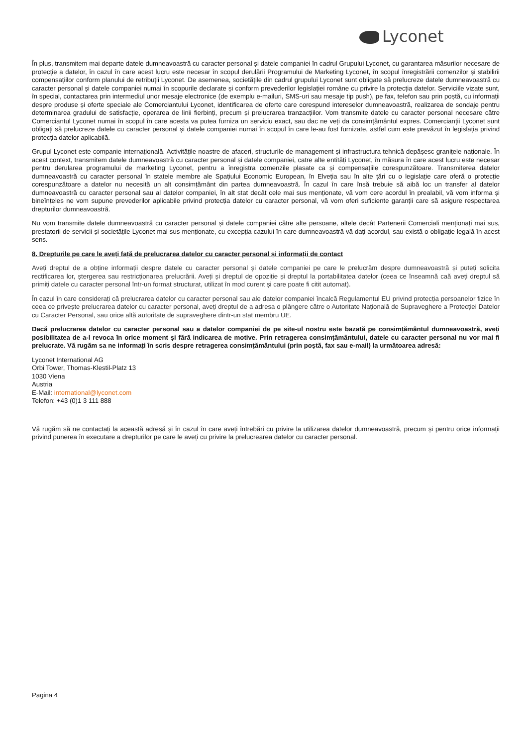Lyconet
În plus, transmitem mai departe datele dumneavoastră cu caracter personal și datele companiei în cadrul Grupului Lyconet, cu garantarea măsurilor necesare de protecție a datelor, în cazul în care acest lucru este necesar în scopul derulării Programului de Marketing Lyconet, în scopul înregistrării comenzilor și stabilirii compensațiilor conform planului de retribuții Lyconet. De asemenea, societățile din cadrul grupului Lyconet sunt obligate să prelucreze datele dumneavoastră cu caracter personal și datele companiei numai în scopurile declarate și conform prevederilor legislației române cu privire la protecția datelor. Serviciile vizate sunt, în special, contactarea prin intermediul unor mesaje electronice (de exemplu e-mailuri, SMS-uri sau mesaje tip push), pe fax, telefon sau prin poștă, cu informații despre produse și oferte speciale ale Comerciantului Lyconet, identificarea de oferte care corespund intereselor dumneavoastră, realizarea de sondaje pentru determinarea gradului de satisfacție, operarea de linii fierbinți, precum și prelucrarea tranzacțiilor. Vom transmite datele cu caracter personal necesare către Comerciantul Lyconet numai în scopul în care acesta va putea furniza un serviciu exact, sau dac ne veți da consimțământul expres. Comercianții Lyconet sunt obligați să prelucreze datele cu caracter personal și datele companiei numai în scopul în care le-au fost furnizate, astfel cum este prevăzut în legislația privind protecția datelor aplicabilă.
Grupul Lyconet este companie internațională. Activitățile noastre de afaceri, structurile de management și infrastructura tehnică depășesc granițele naționale. În acest context, transmitem datele dumneavoastră cu caracter personal și datele companiei, catre alte entități Lyconet, în măsura în care acest lucru este necesar pentru derularea programului de marketing Lyconet, pentru a înregistra comenzile plasate ca și compensațiile corespunzătoare. Transmiterea datelor dumneavoastră cu caracter personal în statele membre ale Spațiului Economic European, în Elveția sau în alte țări cu o legislație care oferă o protecție corespunzătoare a datelor nu necesită un alt consimțământ din partea dumneavoastră. În cazul în care însă trebuie să aibă loc un transfer al datelor dumneavoastră cu caracter personal sau al datelor companiei, în alt stat decât cele mai sus menționate, vă vom cere acordul în prealabil, vă vom informa și bineînțeles ne vom supune prevederilor aplicabile privind protecția datelor cu caracter personal, vă vom oferi suficiente garanții care să asigure respectarea drepturilor dumneavoastră.
Nu vom transmite datele dumneavoastră cu caracter personal și datele companiei către alte persoane, altele decât Partenerii Comerciali menționați mai sus, prestatorii de servicii și societățile Lyconet mai sus menționate, cu excepția cazului în care dumneavoastră vă dați acordul, sau există o obligație legală în acest sens.
8. Drepturile pe care le aveți față de prelucrarea datelor cu caracter personal și informații de contact
Aveți dreptul de a obține informații despre datele cu caracter personal și datele companiei pe care le prelucrăm despre dumneavoastră și puteți solicita rectificarea lor, ștergerea sau restricționarea prelucrării. Aveți și dreptul de opoziție și dreptul la portabilitatea datelor (ceea ce înseamnă caă aveți dreptul să primiți datele cu caracter personal într-un format structurat, utilizat în mod curent și care poate fi citit automat).
În cazul în care considerați că prelucrarea datelor cu caracter personal sau ale datelor companiei încalcă Regulamentul EU privind protecția persoanelor fizice în ceea ce privește prelucrarea datelor cu caracter personal, aveți dreptul de a adresa o plângere către o Autoritate Națională de Supraveghere a Protecției Datelor cu Caracter Personal, sau orice altă autoritate de supraveghere dintr-un stat membru UE.
Dacă prelucrarea datelor cu caracter personal sau a datelor companiei de pe site-ul nostru este bazată pe consimțământul dumneavoastră, aveți posibilitatea de a-l revoca în orice moment și fără indicarea de motive. Prin retragerea consimțământului, datele cu caracter personal nu vor mai fi prelucrate. Vă rugăm sa ne informați în scris despre retragerea consimțământului (prin poștă, fax sau e-mail) la următoarea adresă:
Lyconet International AG
Orbi Tower, Thomas-Klestil-Platz 13
1030 Viena
Austria
E-Mail: international@lyconet.com
Telefon: +43 (0)1 3 111 888
Vă rugăm să ne contactați la această adresă și în cazul în care aveți întrebări cu privire la utilizarea datelor dumneavoastră, precum și pentru orice informații privind punerea în executare a drepturilor pe care le aveți cu privire la prelucrearea datelor cu caracter personal.
Pagina 4